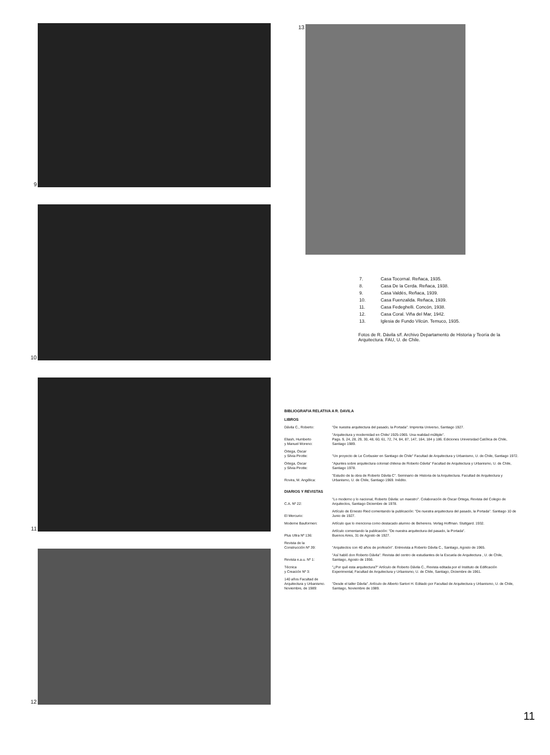9
10
11
12
13
| 7. | Casa Tocornal. Reñaca, 1935. |
| 8. | Casa De la Cerda. Reñaca, 1938. |
| 9. | Casa Valdés, Reñaca, 1939. |
| 10. | Casa Fuenzalida. Reñaca, 1939. |
| 11. | Casa Fedeghelli. Concón, 1938. |
| 12. | Casa Coral. Viña del Mar, 1942. |
| 13. | Iglesia de Fundo Vilcún. Temuco, 1935. |
Fotos de R. Dávila s/f. Archivo Departamento de Historia y Teoría de la Arquitectura. FAU, U. de Chile.
BIBLIOGRAFIA RELATIVA A R. DAVILA
LIBROS
| Dávila C., Roberto: | "De nuestra arquitectura del pasado, la Portada". Imprenta Universo, Santiago 1927. |
| Eliash, Humberto y Manuel Moreno: | "Arquitectura y modernidad en Chile/ 1925-1965. Una realidad múltiple". Pags. 9, 24, 28, 29, 30, 48, 60, 61, 72, 74, 84, 87, 147, 164, 184 y 186. Ediciones Universidad Católica de Chile, Santiago 1989. |
| Ortega, Oscar y Silvia Pirotte: | "Un proyecto de Le Corbusier en Santiago de Chile" Facultad de Arquitectura y Urbanismo, U. de Chile, Santiago 1972. |
| Ortega, Oscar y Silvia Pirotte: | "Apuntes sobre arquitectura colonial chilena de Roberto Dávila" Facultad de Arquitectura y Urbanismo, U. de Chile, Santiago 1978. |
| Rovira, M. Angélica: | "Estudio de la obra de Roberto Dávila C". Seminario de Historia de la Arquitectura. Facultad de Arquitectura y Urbanismo, U. de Chile, Santiago 1969. Inédito. |
DIARIOS Y REVISTAS
| C.A. Nº 22: | "Lo moderno y lo nacional, Roberto Dávila: un maestro". Colaboración de Oscar Ortega, Revista del Colegio de Arquitectos, Santiago Diciembre de 1978. |
| El Mercurio: | Artículo de Ernesto Ried comentando la publicación: "De nuestra arquitectura del pasado, la Portada". Santiago 10 de Junio de 1927. |
| Moderne Bauformen: | Artículo que lo menciona como destacado alumno de Beherens. Verlag Hoffman. Stuttgard. 1932. |
| Plus Ultra Nº 136: | Artículo comentando la publicación: "De nuestra arquitectura del pasado, la Portada". Buenos Aires, 31 de Agosto de 1927. |
| Revista de la Construcción Nº 39: | "Arquitectos con 40 años de profesión". Entrevista a Roberto Dávila C., Santiago, Agosto de 1965. |
| Revista e.a.u. Nº 1: | "Así habló don Roberto Dávila". Revista del centro de estudiantes de la Escuela de Arquitectura , U. de Chile, Santiago, Agosto de 1956. |
| Técnica y Creación Nº 3: | "¿Por qué esta arquitectura?" Artículo de Roberto Dávila C., Revista editada por el Instituto de Edificación Experimental, Facultad de Arquitectura y Urbanismo, U. de Chile, Santiago, Diciembre de 1961. |
| 140 años Facultad de Arquitectura y Urbanismo. Noviembre, de 1989: | "Desde el taller Dávila". Artículo de Alberto Sartori H. Editado por Facultad de Arquitectura y Urbanismo, U. de Chile, Santiago, Noviembre de 1989. |
11